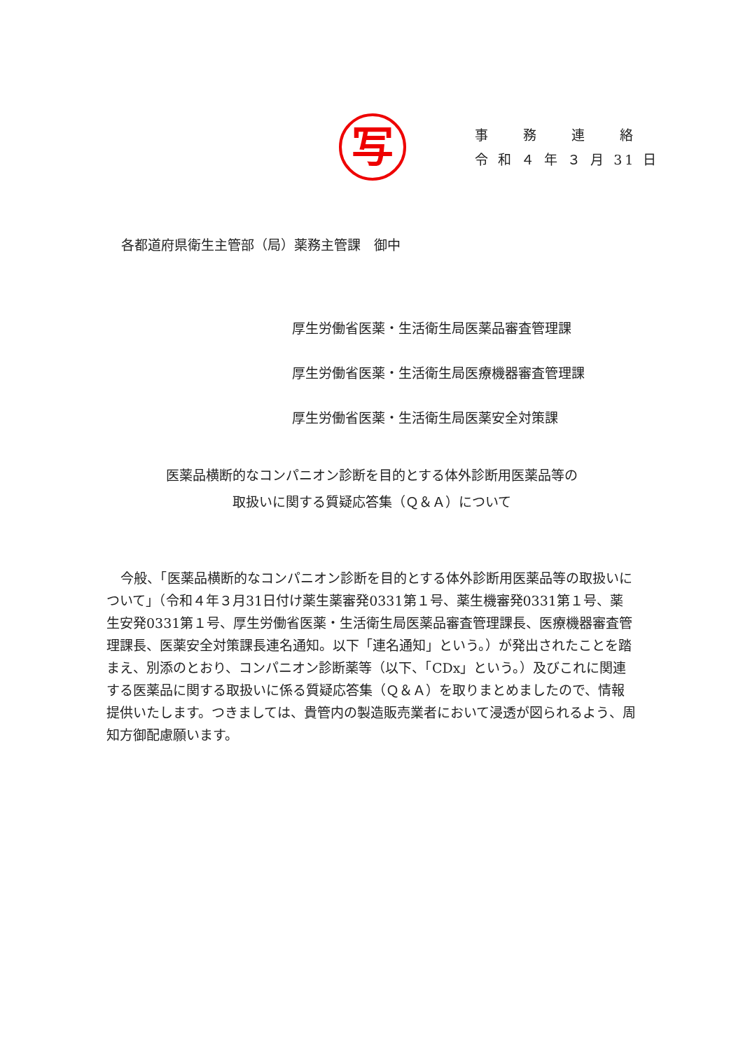写
事　　務　　連　　絡
令 和 ４ 年 ３ 月 31 日
各都道府県衛生主管部（局）薬務主管課　御中
厚生労働省医薬・生活衛生局医薬品審査管理課
厚生労働省医薬・生活衛生局医療機器審査管理課
厚生労働省医薬・生活衛生局医薬安全対策課
医薬品横断的なコンパニオン診断を目的とする体外診断用医薬品等の
取扱いに関する質疑応答集（Ｑ＆Ａ）について
今般、「医薬品横断的なコンパニオン診断を目的とする体外診断用医薬品等の取扱いについて」（令和４年３月31日付け薬生薬審発0331第１号、薬生機審発0331第１号、薬生安発0331第１号、厚生労働省医薬・生活衛生局医薬品審査管理課長、医療機器審査管理課長、医薬安全対策課長連名通知。以下「連名通知」という。）が発出されたことを踏まえ、別添のとおり、コンパニオン診断薬等（以下、「CDx」という。）及びこれに関連する医薬品に関する取扱いに係る質疑応答集（Ｑ＆Ａ）を取りまとめましたので、情報提供いたします。つきましては、貴管内の製造販売業者において浸透が図られるよう、周知方御配慮願います。